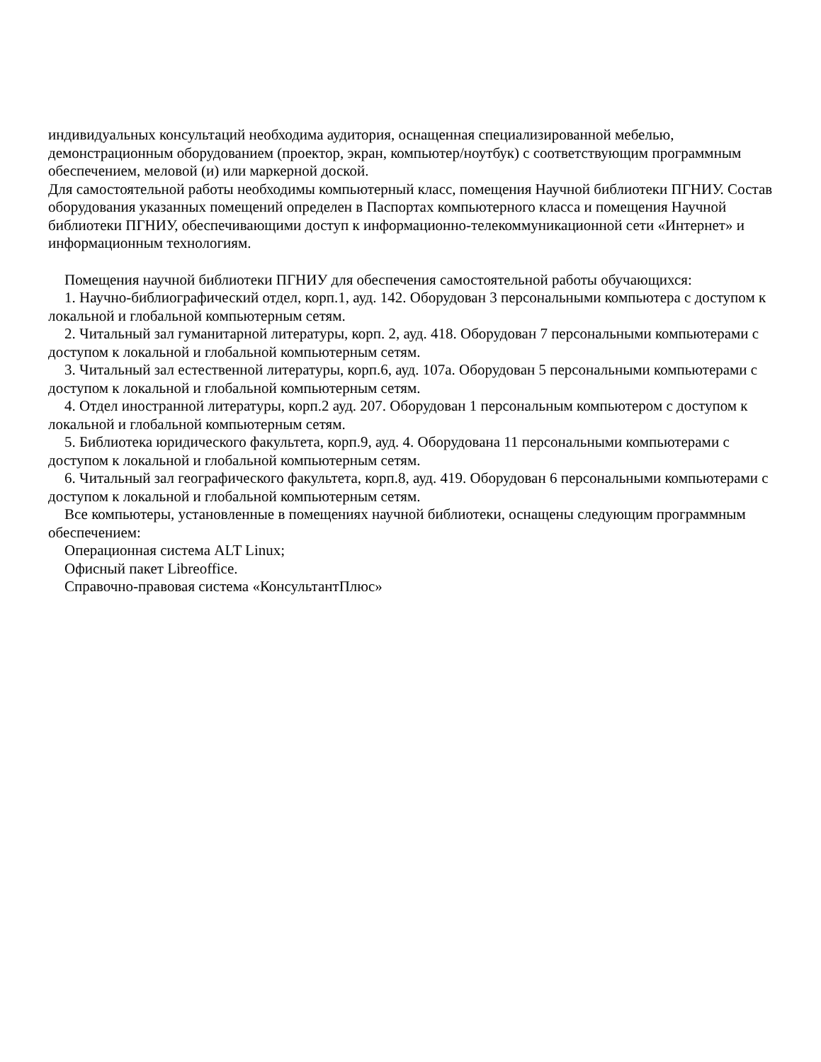индивидуальных консультаций необходима аудитория, оснащенная специализированной мебелью, демонстрационным оборудованием (проектор, экран, компьютер/ноутбук) с соответствующим программным обеспечением, меловой (и) или маркерной доской.
Для самостоятельной работы необходимы компьютерный класс, помещения Научной библиотеки ПГНИУ. Состав оборудования указанных помещений определен в Паспортах компьютерного класса и помещения Научной библиотеки ПГНИУ, обеспечивающими доступ к информационно-телекоммуникационной сети «Интернет» и информационным технологиям.
Помещения научной библиотеки ПГНИУ для обеспечения самостоятельной работы обучающихся:
1. Научно-библиографический отдел, корп.1, ауд. 142. Оборудован 3 персональными компьютера с доступом к локальной и глобальной компьютерным сетям.
2. Читальный зал гуманитарной литературы, корп. 2, ауд. 418. Оборудован 7 персональными компьютерами с доступом к локальной и глобальной компьютерным сетям.
3. Читальный зал естественной литературы, корп.6, ауд. 107а. Оборудован 5 персональными компьютерами с доступом к локальной и глобальной компьютерным сетям.
4. Отдел иностранной литературы, корп.2 ауд. 207. Оборудован 1 персональным компьютером с доступом к локальной и глобальной компьютерным сетям.
5. Библиотека юридического факультета, корп.9, ауд. 4. Оборудована 11 персональными компьютерами с доступом к локальной и глобальной компьютерным сетям.
6. Читальный зал географического факультета, корп.8, ауд. 419. Оборудован 6 персональными компьютерами с доступом к локальной и глобальной компьютерным сетям.
Все компьютеры, установленные в помещениях научной библиотеки, оснащены следующим программным обеспечением:
Операционная система ALT Linux;
Офисный пакет Libreoffice.
Справочно-правовая система «КонсультантПлюс»